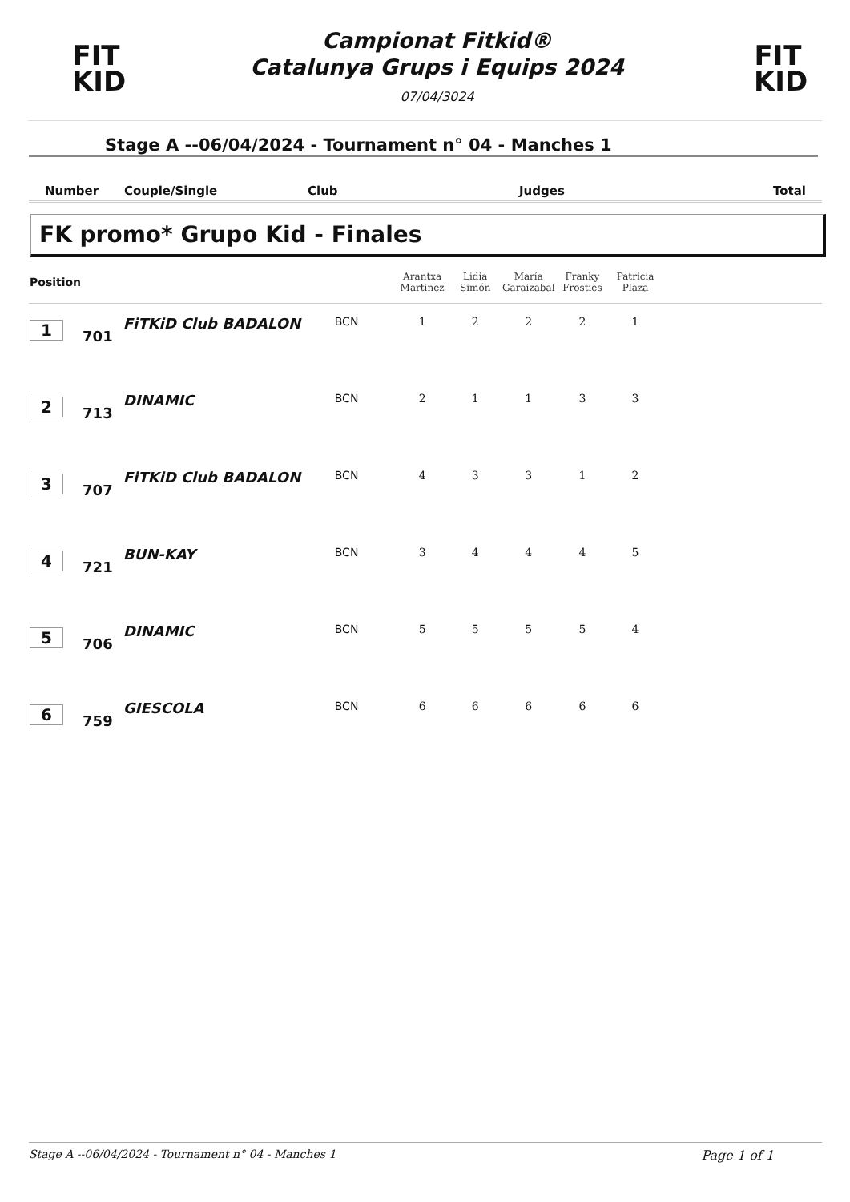FIT
KID
Campionat Fitkid®
Catalunya Grups i Equips 2024
07/04/3024
FIT
KID
Stage A --06/04/2024 - Tournament n° 04 - Manches 1
| Number | Couple/Single | Club | Judges | Total |
FK promo* Grupo Kid - Finales
| Position | | | | Arantxa Martinez | Lidia Simón | María Garaizabal | Franky Frosties | Patricia Plaza | |
| --- | --- | --- | --- | --- | --- | --- | --- | --- | --- |
| 1 | 701 | FiTKiD Club BADALON | BCN | 1 | 2 | 2 | 2 | 1 | |
| 2 | 713 | DINAMIC | BCN | 2 | 1 | 1 | 3 | 3 | |
| 3 | 707 | FiTKiD Club BADALON | BCN | 4 | 3 | 3 | 1 | 2 | |
| 4 | 721 | BUN-KAY | BCN | 3 | 4 | 4 | 4 | 5 | |
| 5 | 706 | DINAMIC | BCN | 5 | 5 | 5 | 5 | 4 | |
| 6 | 759 | GIESCOLA | BCN | 6 | 6 | 6 | 6 | 6 | |
Stage A --06/04/2024 - Tournament n° 04 - Manches 1 Page 1 of 1